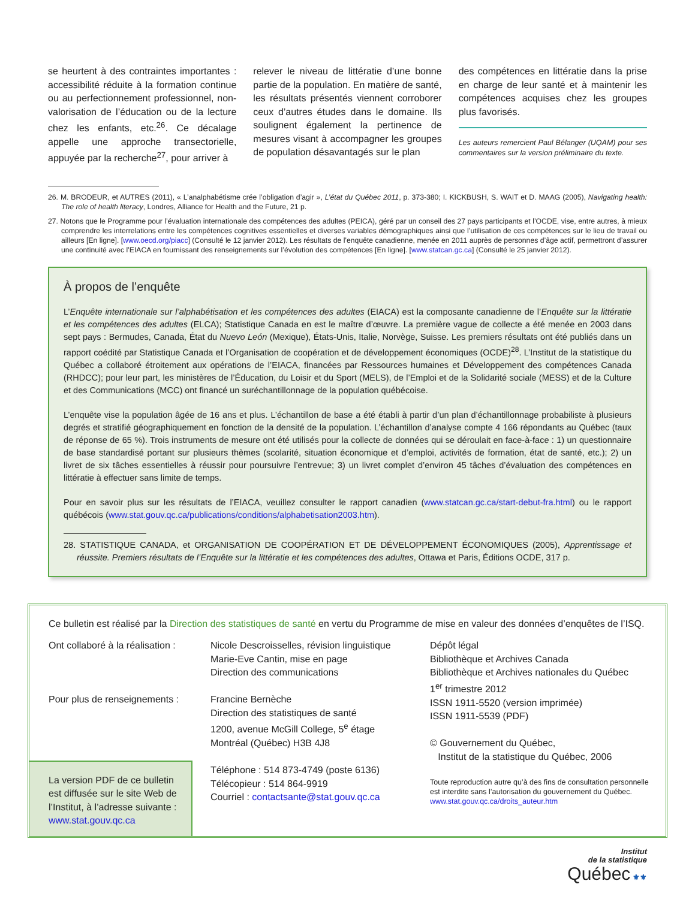se heurtent à des contraintes importantes : accessibilité réduite à la formation continue ou au perfectionnement professionnel, non-valorisation de l’éducation ou de la lecture chez les enfants, etc.<sup>26</sup>. Ce décalage appelle une approche transectorielle, appuyée par la recherche<sup>27</sup>, pour arriver à
relever le niveau de littératie d’une bonne partie de la population. En matière de santé, les résultats présentés viennent corroborer ceux d’autres études dans le domaine. Ils soulignent également la pertinence de mesures visant à accompagner les groupes de population désavantagés sur le plan
des compétences en littératie dans la prise en charge de leur santé et à maintenir les compétences acquises chez les groupes plus favorisés.
Les auteurs remercient Paul Bélanger (UQAM) pour ses commentaires sur la version préliminaire du texte.
26. M. BRODEUR, et AUTRES (2011), « L’analphabétisme crée l’obligation d’agir », L’état du Québec 2011, p. 373-380; I. KICKBUSH, S. WAIT et D. MAAG (2005), Navigating health: The role of health literacy, Londres, Alliance for Health and the Future, 21 p.
27. Notons que le Programme pour l’évaluation internationale des compétences des adultes (PEICA), géré par un conseil des 27 pays participants et l’OCDE, vise, entre autres, à mieux comprendre les interrelations entre les compétences cognitives essentielles et diverses variables démographiques ainsi que l’utilisation de ces compétences sur le lieu de travail ou ailleurs [En ligne]. [www.oecd.org/piacc] (Consulté le 12 janvier 2012). Les résultats de l’enquête canadienne, menée en 2011 auprès de personnes d’âge actif, permettront d’assurer une continuité avec l’EIACA en fournissant des renseignements sur l’évolution des compétences [En ligne]. [www.statcan.gc.ca] (Consulté le 25 janvier 2012).
À propos de l’enquête
L’Enquête internationale sur l’alphabétisation et les compétences des adultes (EIACA) est la composante canadienne de l’Enquête sur la littératie et les compétences des adultes (ELCA); Statistique Canada en est le maître d’œuvre. La première vague de collecte a été menée en 2003 dans sept pays : Bermudes, Canada, État du Nuevo León (Mexique), États-Unis, Italie, Norvège, Suisse. Les premiers résultats ont été publiés dans un rapport coédité par Statistique Canada et l’Organisation de coopération et de développement économiques (OCDE)<sup>28</sup>. L’Institut de la statistique du Québec a collaboré étroitement aux opérations de l’EIACA, financées par Ressources humaines et Développement des compétences Canada (RHDCC); pour leur part, les ministères de l’Éducation, du Loisir et du Sport (MELS), de l’Emploi et de la Solidarité sociale (MESS) et de la Culture et des Communications (MCC) ont financé un suréchantillonnage de la population québécoise.
L’enquête vise la population âgée de 16 ans et plus. L’échantillon de base a été établi à partir d’un plan d’échantillonnage probabiliste à plusieurs degrés et stratifié géographiquement en fonction de la densité de la population. L’échantillon d’analyse compte 4 166 répondants au Québec (taux de réponse de 65 %). Trois instruments de mesure ont été utilisés pour la collecte de données qui se déroulait en face-à-face : 1) un questionnaire de base standardisé portant sur plusieurs thèmes (scolarité, situation économique et d’emploi, activités de formation, état de santé, etc.); 2) un livret de six tâches essentielles à réussir pour poursuivre l’entrevue; 3) un livret complet d’environ 45 tâches d’évaluation des compétences en littératie à effectuer sans limite de temps.
Pour en savoir plus sur les résultats de l’EIACA, veuillez consulter le rapport canadien (www.statcan.gc.ca/start-debut-fra.html) ou le rapport québécois (www.stat.gouv.qc.ca/publications/conditions/alphabetisation2003.htm).
28. STATISTIQUE CANADA, et ORGANISATION DE COOPÉRATION ET DE DÉVELOPPEMENT ÉCONOMIQUES (2005), Apprentissage et réussite. Premiers résultats de l’Enquête sur la littératie et les compétences des adultes, Ottawa et Paris, Éditions OCDE, 317 p.
Ce bulletin est réalisé par la Direction des statistiques de santé en vertu du Programme de mise en valeur des données d’enquêtes de l’ISQ.
Ont collaboré à la réalisation :
Pour plus de renseignements :
La version PDF de ce bulletin est diffusée sur le site Web de l’Institut, à l’adresse suivante : www.stat.gouv.qc.ca
Nicole Descroisselles, révision linguistique
Marie-Eve Cantin, mise en page
Direction des communications
Francine Bernèche
Direction des statistiques de santé
1200, avenue McGill College, 5<sup>e</sup> étage
Montréal (Québec) H3B 4J8
Téléphone : 514 873-4749 (poste 6136)
Télécopieur : 514 864-9919
Courriel : contactsante@stat.gouv.qc.ca
Dépôt légal
Bibliothèque et Archives Canada
Bibliothèque et Archives nationales du Québec
1<sup>er</sup> trimestre 2012
ISSN 1911-5520 (version imprimée)
ISSN 1911-5539 (PDF)
© Gouvernement du Québec,
Institut de la statistique du Québec, 2006
Toute reproduction autre qu’à des fins de consultation personnelle est interdite sans l’autorisation du gouvernement du Québec.
www.stat.gouv.qc.ca/droits_auteur.htm
Institut
de la statistique
Québec ⚜⚜